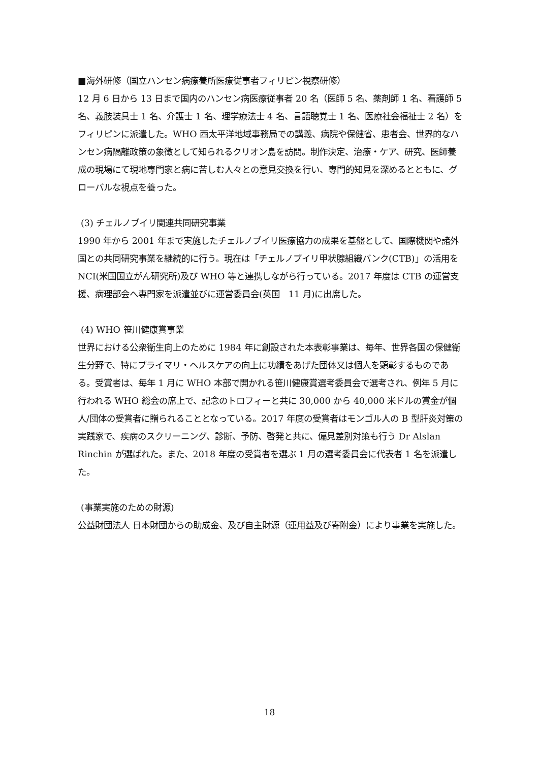■海外研修（国立ハンセン病療養所医療従事者フィリピン視察研修）
12 月 6 日から 13 日まで国内のハンセン病医療従事者 20 名（医師 5 名、薬剤師 1 名、看護師 5 名、義肢装具士 1 名、介護士 1 名、理学療法士 4 名、言語聴覚士 1 名、医療社会福祉士 2 名）をフィリピンに派遣した。WHO 西太平洋地域事務局での講義、病院や保健省、患者会、世界的なハンセン病隔離政策の象徴として知られるクリオン島を訪問。制作決定、治療・ケア、研究、医師養成の現場にて現地専門家と病に苦しむ人々との意見交換を行い、専門的知見を深めるとともに、グローバルな視点を養った。
(3) チェルノブイリ関連共同研究事業
1990 年から 2001 年まで実施したチェルノブイリ医療協力の成果を基盤として、国際機関や諸外国との共同研究事業を継続的に行う。現在は「チェルノブイリ甲状腺組織バンク(CTB)」の活用を NCI(米国国立がん研究所)及び WHO 等と連携しながら行っている。2017 年度は CTB の運営支援、病理部会へ専門家を派遣並びに運営委員会(英国　11 月)に出席した。
(4) WHO 笹川健康賞事業
世界における公衆衛生向上のために 1984 年に創設された本表彰事業は、毎年、世界各国の保健衛生分野で、特にプライマリ・ヘルスケアの向上に功績をあげた団体又は個人を顕彰するものである。受賞者は、毎年 1 月に WHO 本部で開かれる笹川健康賞選考委員会で選考され、例年 5 月に行われる WHO 総会の席上で、記念のトロフィーと共に 30,000 から 40,000 米ドルの賞金が個人/団体の受賞者に贈られることとなっている。2017 年度の受賞者はモンゴル人の B 型肝炎対策の実践家で、疾病のスクリーニング、診断、予防、啓発と共に、偏見差別対策も行う Dr Alslan Rinchin が選ばれた。また、2018 年度の受賞者を選ぶ 1 月の選考委員会に代表者 1 名を派遣した。
(事業実施のための財源)
公益財団法人 日本財団からの助成金、及び自主財源（運用益及び寄附金）により事業を実施した。
18